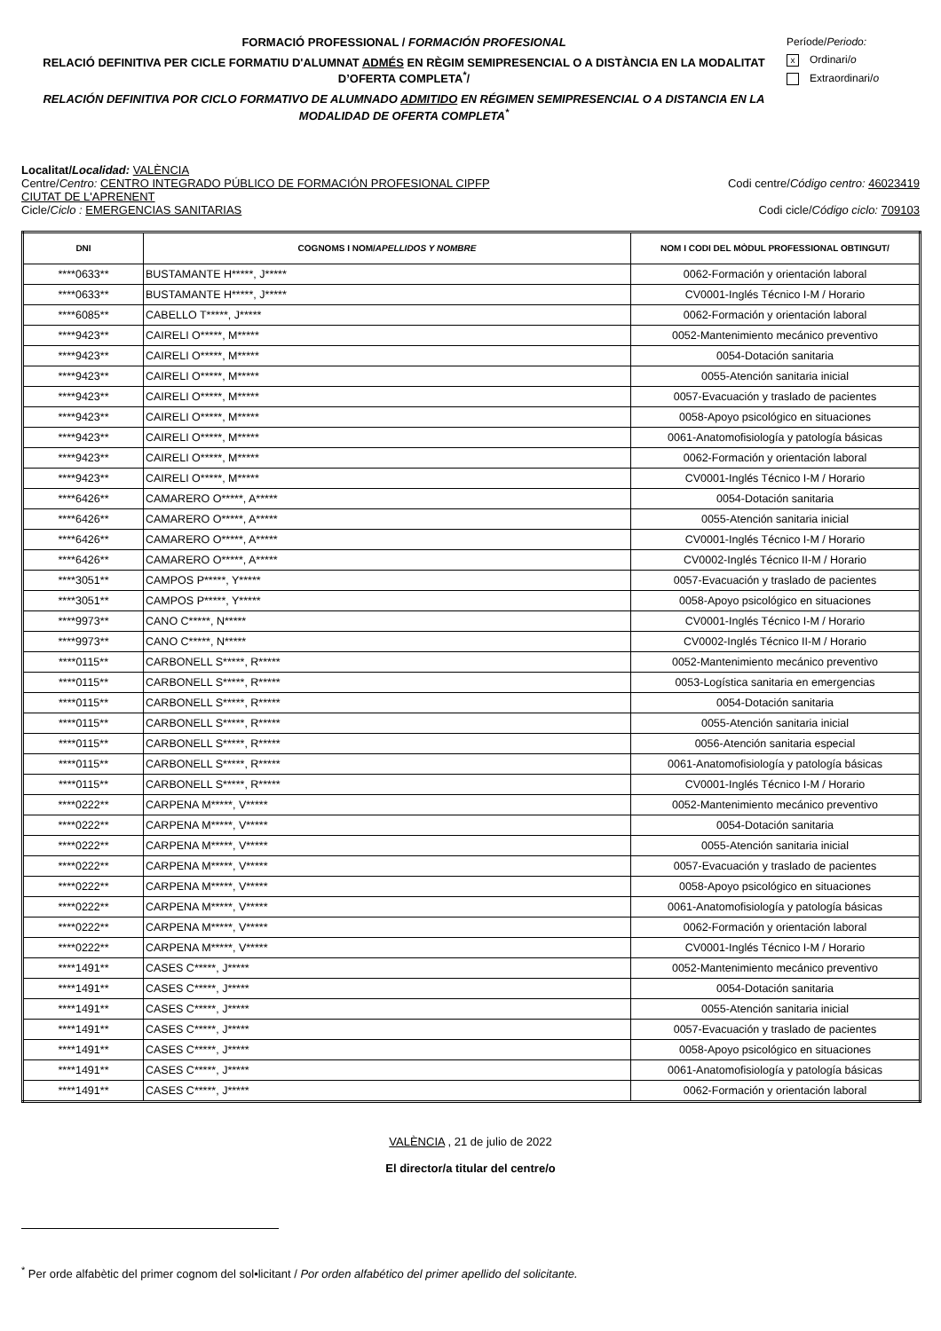FORMACIÓ PROFESSIONAL / FORMACIÓN PROFESIONAL
RELACIÓ DEFINITIVA PER CICLE FORMATIU D'ALUMNAT ADMÉS EN RÈGIM SEMIPRESENCIAL O A DISTÀNCIA EN LA MODALITAT D’OFERTA COMPLETA<sup>*</sup>/
RELACIÓN DEFINITIVA POR CICLO FORMATIVO DE ALUMNADO ADMITIDO EN RÉGIMEN SEMIPRESENCIAL O A DISTANCIA EN LA MODALIDAD DE OFERTA COMPLETA<sup>*</sup>
Període/Periodo:
x Ordinari/o
Extraordinari/o
Localitat/Localidad: VALÈNCIA
Centre/Centro: CENTRO INTEGRADO PÚBLICO DE FORMACIÓN PROFESIONAL CIPFP
CIUTAT DE L'APRENENT Codi centre/Código centro: 46023419
Cicle/Ciclo : EMERGENCIAS SANITARIAS Codi cicle/Código ciclo: 709103
| DNI | COGNOMS I NOM/ APELLIDOS Y NOMBRE | NOM I CODI DEL MÒDUL PROFESSIONAL OBTINGUT/ |
| --- | --- | --- |
| ****0633** | BUSTAMANTE H*****, J***** | 0062-Formación y orientación laboral |
| ****0633** | BUSTAMANTE H*****, J***** | CV0001-Inglés Técnico I-M / Horario |
| ****6085** | CABELLO T*****, J***** | 0062-Formación y orientación laboral |
| ****9423** | CAIRELI O*****, M***** | 0052-Mantenimiento mecánico preventivo |
| ****9423** | CAIRELI O*****, M***** | 0054-Dotación sanitaria |
| ****9423** | CAIRELI O*****, M***** | 0055-Atención sanitaria inicial |
| ****9423** | CAIRELI O*****, M***** | 0057-Evacuación y traslado de pacientes |
| ****9423** | CAIRELI O*****, M***** | 0058-Apoyo psicológico en situaciones |
| ****9423** | CAIRELI O*****, M***** | 0061-Anatomofisiología y patología básicas |
| ****9423** | CAIRELI O*****, M***** | 0062-Formación y orientación laboral |
| ****9423** | CAIRELI O*****, M***** | CV0001-Inglés Técnico I-M / Horario |
| ****6426** | CAMARERO O*****, A***** | 0054-Dotación sanitaria |
| ****6426** | CAMARERO O*****, A***** | 0055-Atención sanitaria inicial |
| ****6426** | CAMARERO O*****, A***** | CV0001-Inglés Técnico I-M / Horario |
| ****6426** | CAMARERO O*****, A***** | CV0002-Inglés Técnico II-M / Horario |
| ****3051** | CAMPOS P*****, Y***** | 0057-Evacuación y traslado de pacientes |
| ****3051** | CAMPOS P*****, Y***** | 0058-Apoyo psicológico en situaciones |
| ****9973** | CANO C*****, N***** | CV0001-Inglés Técnico I-M / Horario |
| ****9973** | CANO C*****, N***** | CV0002-Inglés Técnico II-M / Horario |
| ****0115** | CARBONELL S*****, R***** | 0052-Mantenimiento mecánico preventivo |
| ****0115** | CARBONELL S*****, R***** | 0053-Logística sanitaria en emergencias |
| ****0115** | CARBONELL S*****, R***** | 0054-Dotación sanitaria |
| ****0115** | CARBONELL S*****, R***** | 0055-Atención sanitaria inicial |
| ****0115** | CARBONELL S*****, R***** | 0056-Atención sanitaria especial |
| ****0115** | CARBONELL S*****, R***** | 0061-Anatomofisiología y patología básicas |
| ****0115** | CARBONELL S*****, R***** | CV0001-Inglés Técnico I-M / Horario |
| ****0222** | CARPENA M*****, V***** | 0052-Mantenimiento mecánico preventivo |
| ****0222** | CARPENA M*****, V***** | 0054-Dotación sanitaria |
| ****0222** | CARPENA M*****, V***** | 0055-Atención sanitaria inicial |
| ****0222** | CARPENA M*****, V***** | 0057-Evacuación y traslado de pacientes |
| ****0222** | CARPENA M*****, V***** | 0058-Apoyo psicológico en situaciones |
| ****0222** | CARPENA M*****, V***** | 0061-Anatomofisiología y patología básicas |
| ****0222** | CARPENA M*****, V***** | 0062-Formación y orientación laboral |
| ****0222** | CARPENA M*****, V***** | CV0001-Inglés Técnico I-M / Horario |
| ****1491** | CASES C*****, J***** | 0052-Mantenimiento mecánico preventivo |
| ****1491** | CASES C*****, J***** | 0054-Dotación sanitaria |
| ****1491** | CASES C*****, J***** | 0055-Atención sanitaria inicial |
| ****1491** | CASES C*****, J***** | 0057-Evacuación y traslado de pacientes |
| ****1491** | CASES C*****, J***** | 0058-Apoyo psicológico en situaciones |
| ****1491** | CASES C*****, J***** | 0061-Anatomofisiología y patología básicas |
| ****1491** | CASES C*****, J***** | 0062-Formación y orientación laboral |
VALÈNCIA , 21 de julio de 2022
El director/a titular del centre/o
<sup>*</sup> Per orde alfabètic del primer cognom del sol•licitant / Por orden alfabético del primer apellido del solicitante.